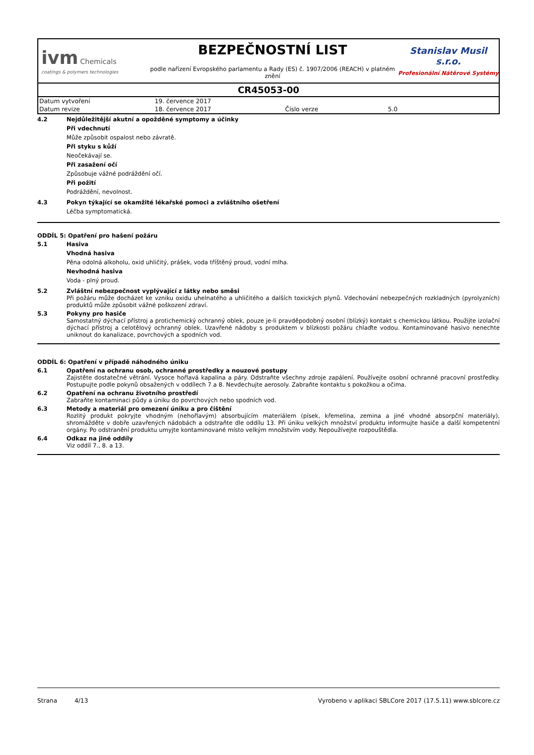ivm Chemicals
coatings & polymers technologies
BEZPEČNOSTNÍ LIST
podle nařízení Evropského parlamentu a Rady (ES) č. 1907/2006 (REACH) v platném znění
Stanislav Musil s.r.o.
Profesionální Nátěrové Systémy
CR45053-00
| Datum vytvoření | 19. července 2017 | | |
| Datum revize | 18. července 2017 | Číslo verze | 5.0 |
4.2 Nejdůležitější akutní a opožděné symptomy a účinky
Při vdechnutí
Může způsobit ospalost nebo závratě.
Při styku s kůží
Neočekávají se.
Při zasažení očí
Způsobuje vážné podráždění očí.
Při požití
Podráždění, nevolnost.
4.3 Pokyn týkající se okamžité lékařské pomoci a zvláštního ošetření
Léčba symptomatická.
ODDÍL 5: Opatření pro hašení požáru
5.1 Hasiva
Vhodná hasiva
Pěna odolná alkoholu, oxid uhličitý, prášek, voda tříštěný proud, vodní mlha.
Nevhodná hasiva
Voda - plný proud.
5.2 Zvláštní nebezpečnost vyplývající z látky nebo směsi
Při požáru může docházet ke vzniku oxidu uhelnatého a uhličitého a dalších toxických plynů. Vdechování nebezpečných rozkladných (pyrolyzních) produktů může způsobit vážné poškození zdraví.
5.3 Pokyny pro hasiče
Samostatný dýchací přístroj a protichemický ochranný oblek, pouze je-li pravděpodobný osobní (blízký) kontakt s chemickou látkou. Použijte izolační dýchací přístroj a celotělový ochranný oblek. Uzavřené nádoby s produktem v blízkosti požáru chlaďte vodou. Kontaminované hasivo nenechte uniknout do kanalizace, povrchových a spodních vod.
ODDÍL 6: Opatření v případě náhodného úniku
6.1 Opatření na ochranu osob, ochranné prostředky a nouzové postupy
Zajistěte dostatečné větrání. Vysoce hořlavá kapalina a páry. Odstraňte všechny zdroje zapálení. Používejte osobní ochranné pracovní prostředky. Postupujte podle pokynů obsažených v oddílech 7 a 8. Nevdechujte aerosoly. Zabraňte kontaktu s pokožkou a očima.
6.2 Opatření na ochranu životního prostředí
Zabraňte kontaminaci půdy a úniku do povrchových nebo spodních vod.
6.3 Metody a materiál pro omezení úniku a pro čištění
Rozlitý produkt pokryjte vhodným (nehořlavým) absorbujícím materiálem (písek, křemelina, zemina a jiné vhodné absorpční materiály), shromážděte v dobře uzavřených nádobách a odstraňte dle oddílu 13. Při úniku velkých množství produktu informujte hasiče a další kompetentní orgány. Po odstranění produktu umyjte kontaminované místo velkým množstvím vody. Nepoužívejte rozpouštědla.
6.4 Odkaz na jiné oddíly
Viz oddíl 7., 8. a 13.
Strana 4/13 Vyrobeno v aplikaci SBLCore 2017 (17.5.11) www.sblcore.cz